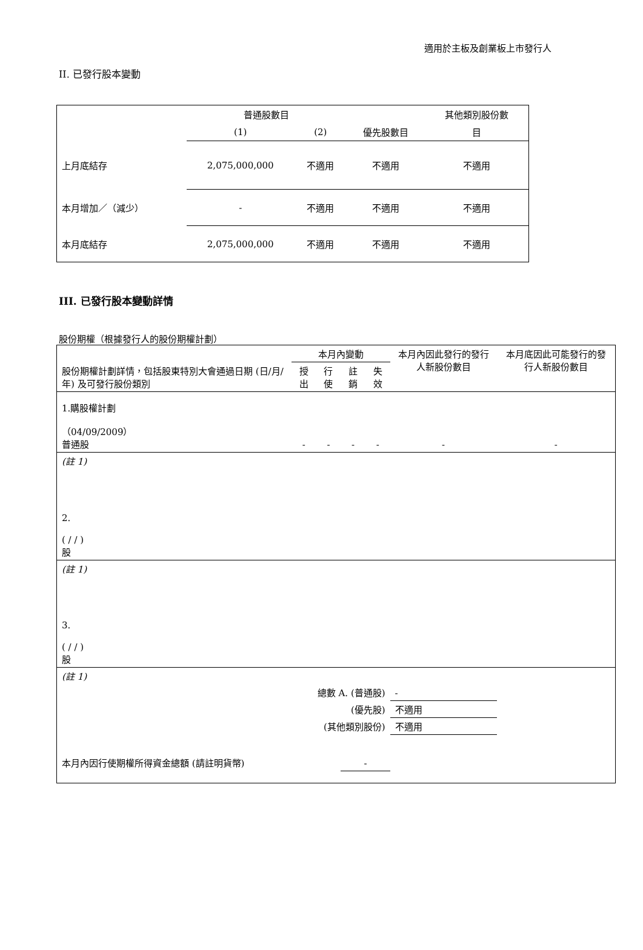適用於主板及創業板上市發行人
II. 已發行股本變動
| | 普通股數目 | | | 其他類別股份數 |
| | (1) | (2) | 優先股數目 | 目 |
| 上月底結存 | 2,075,000,000 | 不適用 | 不適用 | 不適用 |
| 本月增加／（減少） | - | 不適用 | 不適用 | 不適用 |
| 本月底結存 | 2,075,000,000 | 不適用 | 不適用 | 不適用 |
III. 已發行股本變動詳情
股份期權（根據發行人的股份期權計劃）
| 股份期權計劃詳情，包括股東特別大會通過日期 (日/月/年) 及可發行股份類別 | 本月內變動 | | | | 本月內因此發行的發行人新股份數目 | 本月底因此可能發行的發行人新股份數目 |
| | 授出 | 行使 | 註銷 | 失效 | | |
| 1.購股權計劃 （04/09/2009） 普通股 | - | - | - | - | - | - |
| (註 1) | | | | | | |
| 2. ( / / ) 股 | | | | | | |
| (註 1) | | | | | | |
| 3. ( / / ) 股 | | | | | | |
| (註 1) | | | | | | |
| 總數 A. (普通股) | | | | | - | |
| (優先股) | | | | | 不適用 | |
| (其他類別股份) | | | | | 不適用 | |
| 本月內因行使期權所得資金總額 (請註明貨幣) | | | - | | | |